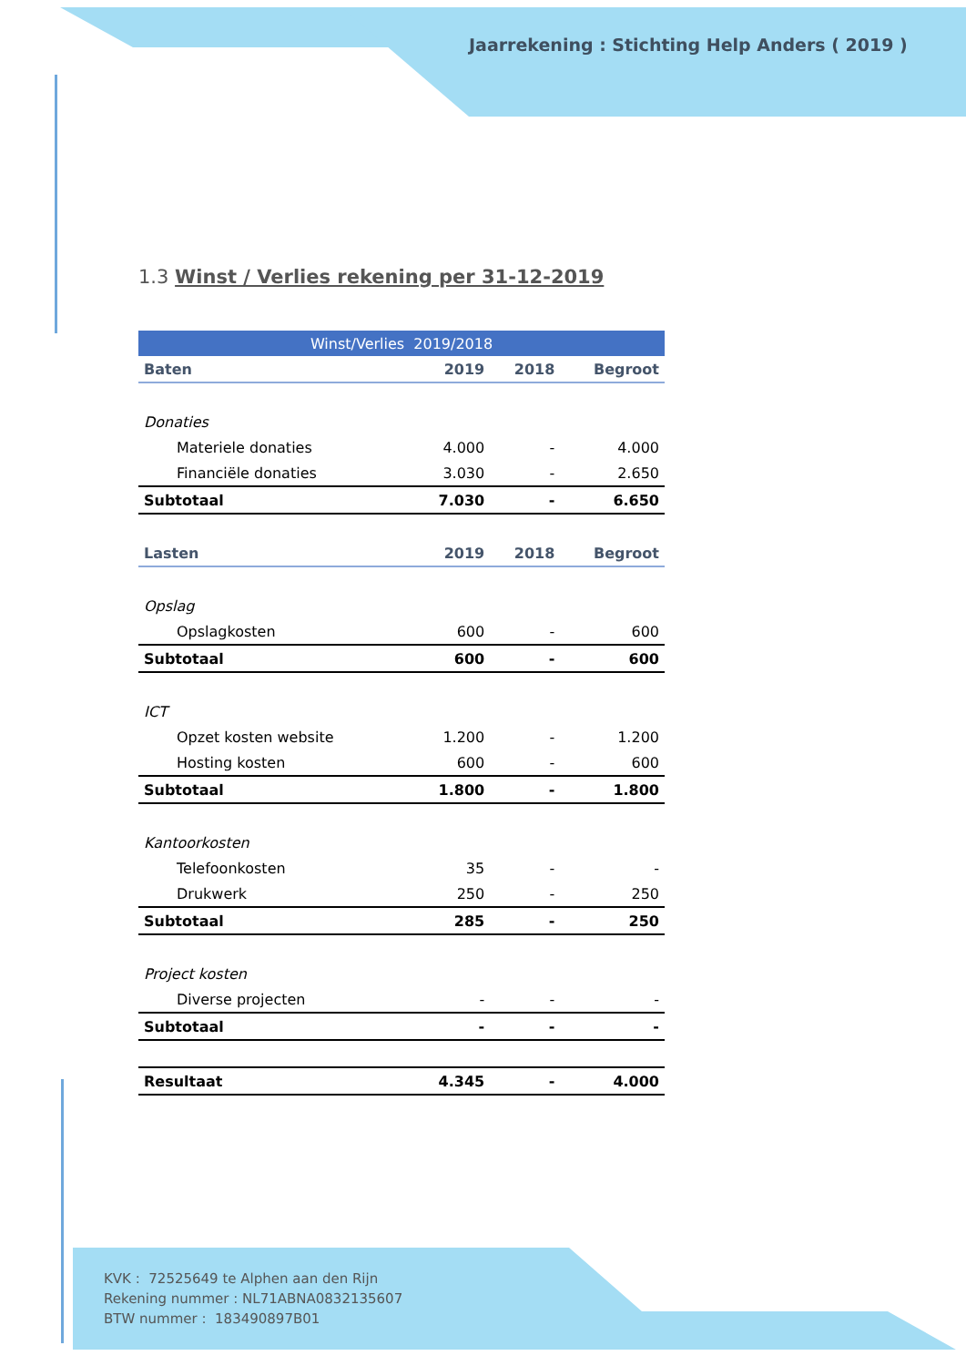Jaarrekening : Stichting Help Anders ( 2019 )
1.3 Winst / Verlies rekening per 31-12-2019
| Winst/Verlies 2019/2018 | | | |
| --- | --- | --- | --- |
| Baten | 2019 | 2018 | Begroot |
| Donaties | | | |
| Materiele donaties | 4.000 | - | 4.000 |
| Financiële donaties | 3.030 | - | 2.650 |
| Subtotaal | 7.030 | - | 6.650 |
| Lasten | 2019 | 2018 | Begroot |
| Opslag | | | |
| Opslagkosten | 600 | - | 600 |
| Subtotaal | 600 | - | 600 |
| ICT | | | |
| Opzet kosten website | 1.200 | - | 1.200 |
| Hosting kosten | 600 | - | 600 |
| Subtotaal | 1.800 | - | 1.800 |
| Kantoorkosten | | | |
| Telefoonkosten | 35 | - | - |
| Drukwerk | 250 | - | 250 |
| Subtotaal | 285 | - | 250 |
| Project kosten | | | |
| Diverse projecten | - | - | - |
| Subtotaal | - | - | - |
| Resultaat | 4.345 | - | 4.000 |
KVK : 72525649 te Alphen aan den Rijn
Rekening nummer : NL71ABNA0832135607
BTW nummer : 183490897B01